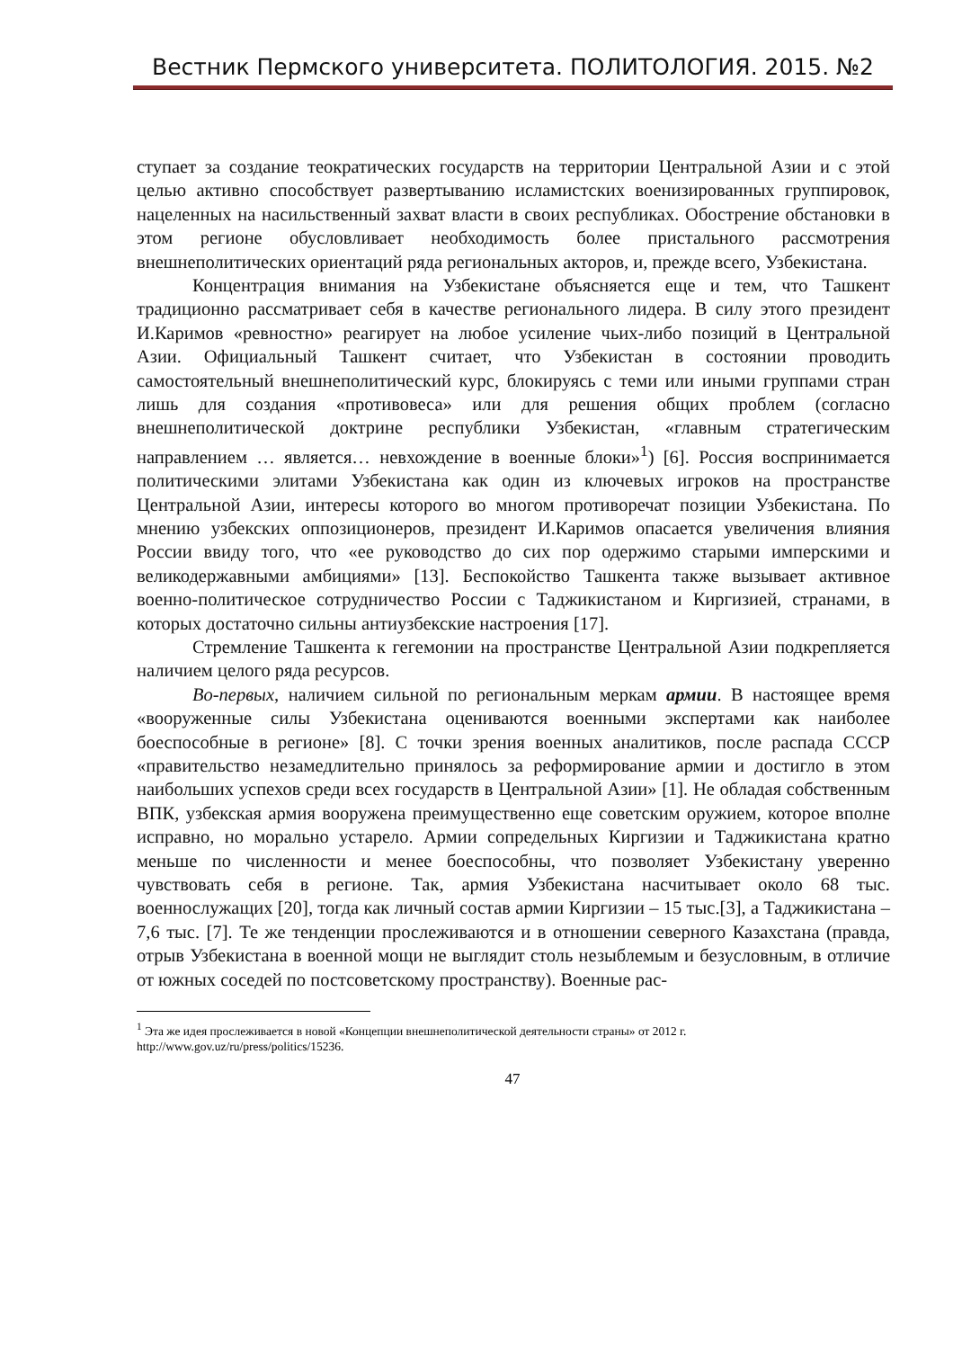Вестник Пермского университета. ПОЛИТОЛОГИЯ. 2015. №2
ступает за создание теократических государств на территории Центральной Азии и с этой целью активно способствует развертыванию исламистских военизированных группировок, нацеленных на насильственный захват власти в своих республиках. Обострение обстановки в этом регионе обусловливает необходимость более пристального рассмотрения внешнеполитических ориентаций ряда региональных акторов, и, прежде всего, Узбекистана.
Концентрация внимания на Узбекистане объясняется еще и тем, что Ташкент традиционно рассматривает себя в качестве регионального лидера. В силу этого президент И.Каримов «ревностно» реагирует на любое усиление чьих-либо позиций в Центральной Азии. Официальный Ташкент считает, что Узбекистан в состоянии проводить самостоятельный внешнеполитический курс, блокируясь с теми или иными группами стран лишь для создания «противовеса» или для решения общих проблем (согласно внешнеполитической доктрине республики Узбекистан, «главным стратегическим направлением … является… невхождение в военные блоки»<sup>1</sup>) [6]. Россия воспринимается политическими элитами Узбекистана как один из ключевых игроков на пространстве Центральной Азии, интересы которого во многом противоречат позиции Узбекистана. По мнению узбекских оппозиционеров, президент И.Каримов опасается увеличения влияния России ввиду того, что «ее руководство до сих пор одержимо старыми имперскими и великодержавными амбициями» [13]. Беспокойство Ташкента также вызывает активное военно-политическое сотрудничество России с Таджикистаном и Киргизией, странами, в которых достаточно сильны антиузбекские настроения [17].
Стремление Ташкента к гегемонии на пространстве Центральной Азии подкрепляется наличием целого ряда ресурсов.
Во-первых, наличием сильной по региональным меркам армии. В настоящее время «вооруженные силы Узбекистана оцениваются военными экспертами как наиболее боеспособные в регионе» [8]. С точки зрения военных аналитиков, после распада СССР «правительство незамедлительно принялось за реформирование армии и достигло в этом наибольших успехов среди всех государств в Центральной Азии» [1]. Не обладая собственным ВПК, узбекская армия вооружена преимущественно еще советским оружием, которое вполне исправно, но морально устарело. Армии сопредельных Киргизии и Таджикистана кратно меньше по численности и менее боеспособны, что позволяет Узбекистану уверенно чувствовать себя в регионе. Так, армия Узбекистана насчитывает около 68 тыс. военнослужащих [20], тогда как личный состав армии Киргизии – 15 тыс.[3], а Таджикистана – 7,6 тыс. [7]. Те же тенденции прослеживаются и в отношении северного Казахстана (правда, отрыв Узбекистана в военной мощи не выглядит столь незыблемым и безусловным, в отличие от южных соседей по постсоветскому пространству). Военные рас-
<sup>1</sup> Эта же идея прослеживается в новой «Концепции внешнеполитической деятельности страны» от 2012 г. http://www.gov.uz/ru/press/politics/15236.
47